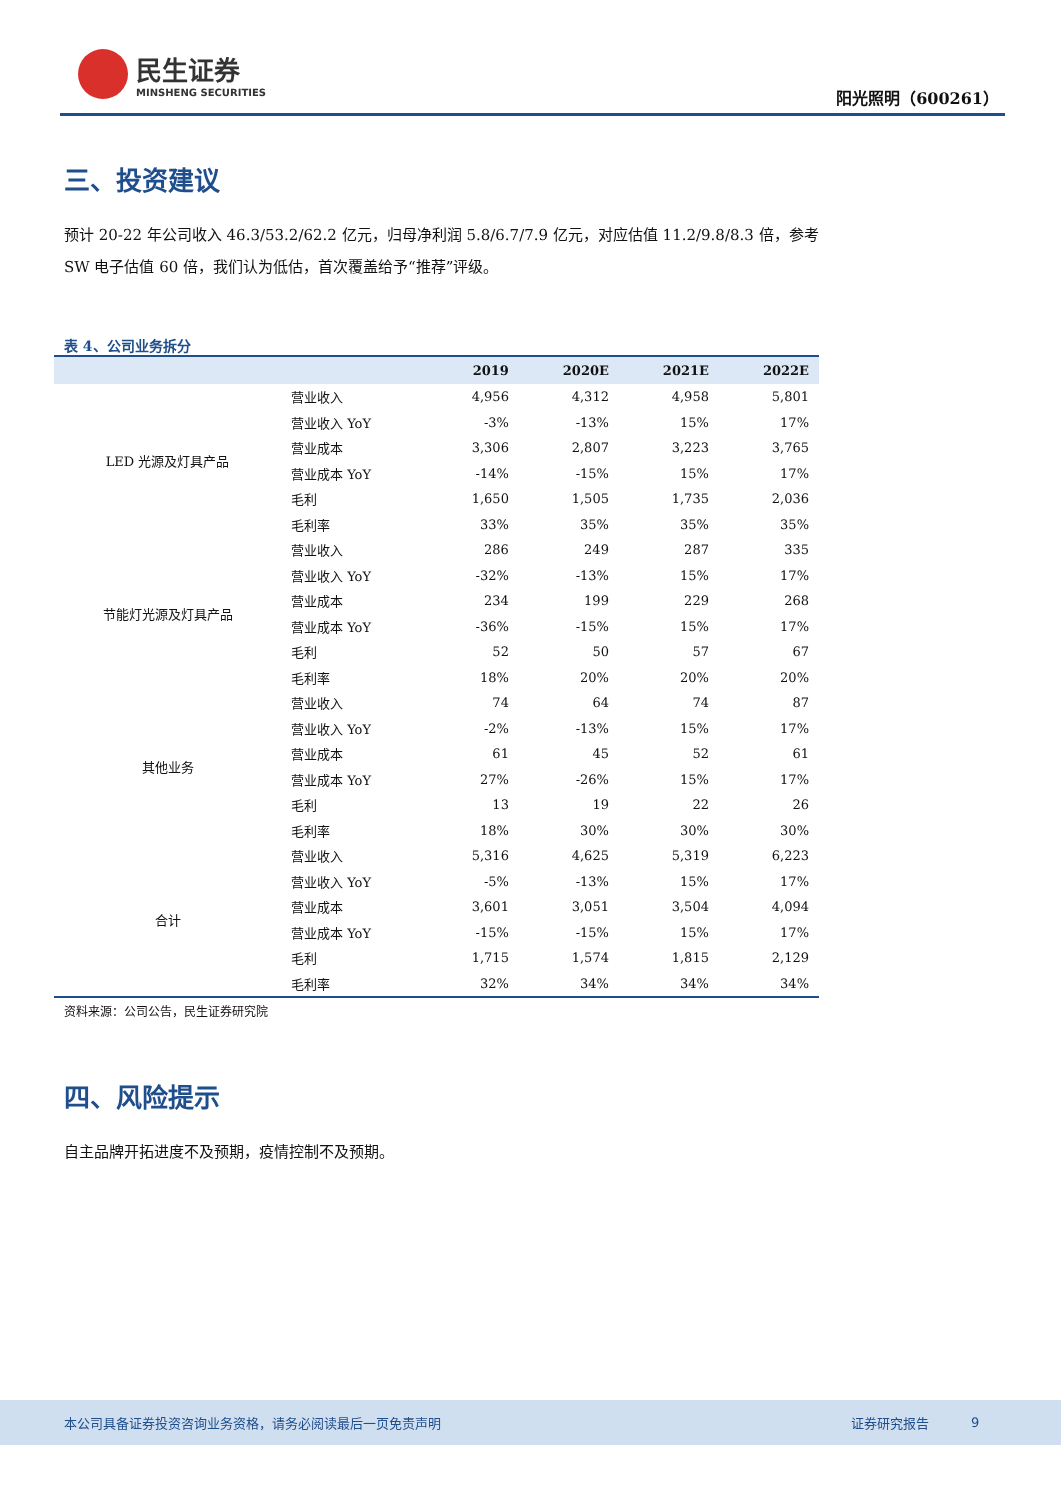民生证券
MINSHENG SECURITIES
阳光照明（600261）
三、投资建议
预计 20-22 年公司收入 46.3/53.2/62.2 亿元，归母净利润 5.8/6.7/7.9 亿元，对应估值 11.2/9.8/8.3 倍，参考 SW 电子估值 60 倍，我们认为低估，首次覆盖给予“推荐”评级。
表 4、公司业务拆分
| | | 2019 | 2020E | 2021E | 2022E |
| --- | --- | --- | --- | --- | --- |
| LED 光源及灯具产品 | 营业收入 | 4,956 | 4,312 | 4,958 | 5,801 |
| | 营业收入 YoY | -3% | -13% | 15% | 17% |
| | 营业成本 | 3,306 | 2,807 | 3,223 | 3,765 |
| | 营业成本 YoY | -14% | -15% | 15% | 17% |
| | 毛利 | 1,650 | 1,505 | 1,735 | 2,036 |
| | 毛利率 | 33% | 35% | 35% | 35% |
| 节能灯光源及灯具产品 | 营业收入 | 286 | 249 | 287 | 335 |
| | 营业收入 YoY | -32% | -13% | 15% | 17% |
| | 营业成本 | 234 | 199 | 229 | 268 |
| | 营业成本 YoY | -36% | -15% | 15% | 17% |
| | 毛利 | 52 | 50 | 57 | 67 |
| | 毛利率 | 18% | 20% | 20% | 20% |
| 其他业务 | 营业收入 | 74 | 64 | 74 | 87 |
| | 营业收入 YoY | -2% | -13% | 15% | 17% |
| | 营业成本 | 61 | 45 | 52 | 61 |
| | 营业成本 YoY | 27% | -26% | 15% | 17% |
| | 毛利 | 13 | 19 | 22 | 26 |
| | 毛利率 | 18% | 30% | 30% | 30% |
| 合计 | 营业收入 | 5,316 | 4,625 | 5,319 | 6,223 |
| | 营业收入 YoY | -5% | -13% | 15% | 17% |
| | 营业成本 | 3,601 | 3,051 | 3,504 | 4,094 |
| | 营业成本 YoY | -15% | -15% | 15% | 17% |
| | 毛利 | 1,715 | 1,574 | 1,815 | 2,129 |
| | 毛利率 | 32% | 34% | 34% | 34% |
资料来源：公司公告，民生证券研究院
四、风险提示
自主品牌开拓进度不及预期，疫情控制不及预期。
本公司具备证券投资咨询业务资格，请务必阅读最后一页免责声明 证券研究报告 9